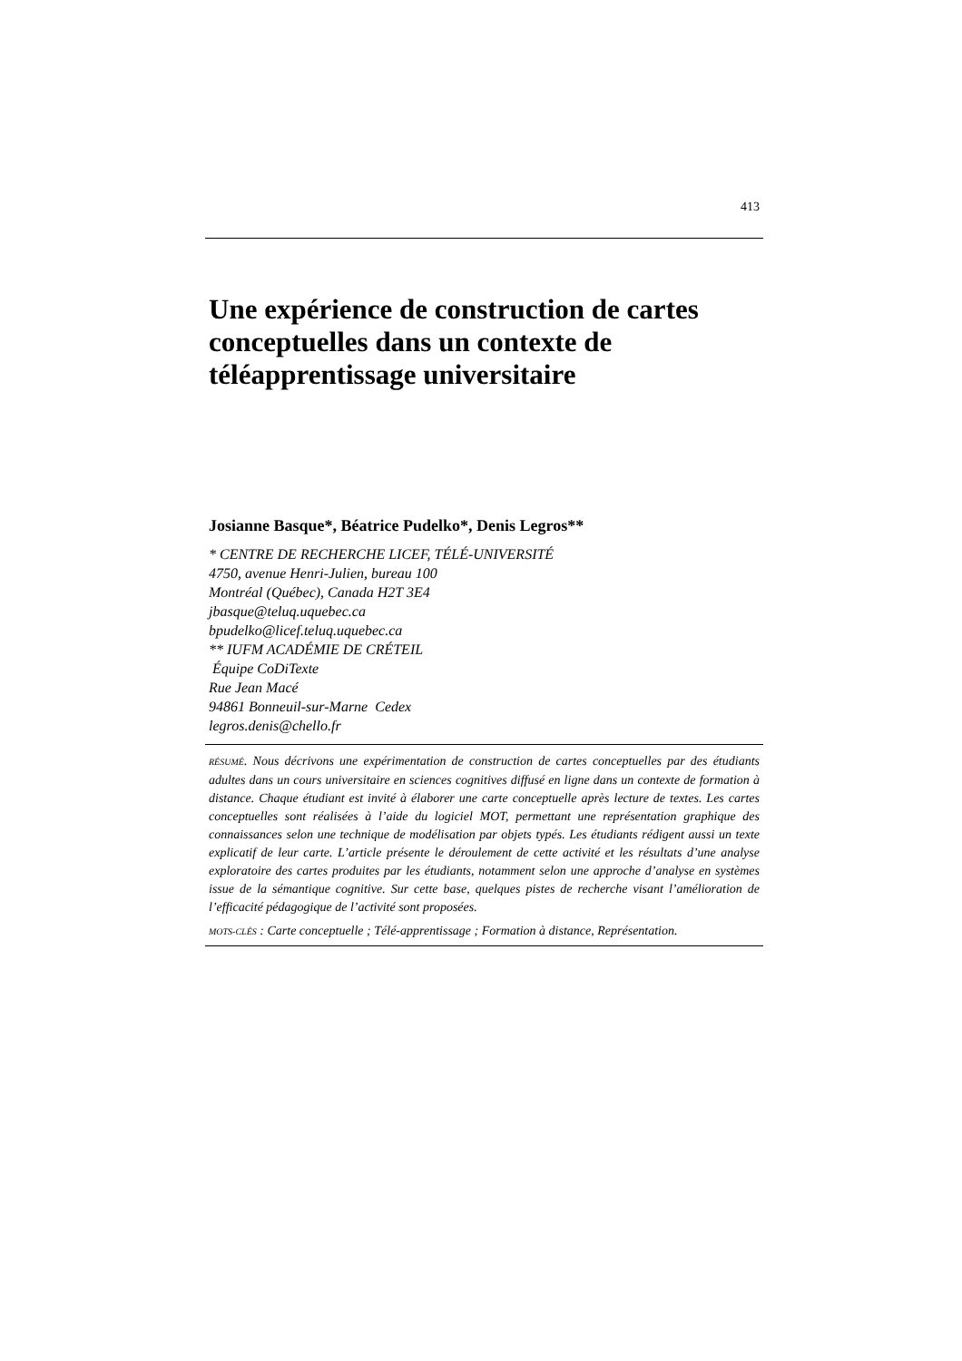413
Une expérience de construction de cartes conceptuelles dans un contexte de téléapprentissage universitaire
Josianne Basque*, Béatrice Pudelko*, Denis Legros**
* CENTRE DE RECHERCHE LICEF, TÉLÉ-UNIVERSITÉ
4750, avenue Henri-Julien, bureau 100
Montréal (Québec), Canada H2T 3E4
jbasque@teluq.uquebec.ca
bpudelko@licef.teluq.uquebec.ca
** IUFM ACADÉMIE DE CRÉTEIL
Équipe CoDiTexte
Rue Jean Macé
94861 Bonneuil-sur-Marne Cedex
legros.denis@chello.fr
RÉSUMÉ. Nous décrivons une expérimentation de construction de cartes conceptuelles par des étudiants adultes dans un cours universitaire en sciences cognitives diffusé en ligne dans un contexte de formation à distance. Chaque étudiant est invité à élaborer une carte conceptuelle après lecture de textes. Les cartes conceptuelles sont réalisées à l’aide du logiciel MOT, permettant une représentation graphique des connaissances selon une technique de modélisation par objets typés. Les étudiants rédigent aussi un texte explicatif de leur carte. L’article présente le déroulement de cette activité et les résultats d’une analyse exploratoire des cartes produites par les étudiants, notamment selon une approche d’analyse en systèmes issue de la sémantique cognitive. Sur cette base, quelques pistes de recherche visant l’amélioration de l’efficacité pédagogique de l’activité sont proposées.
MOTS-CLÉS : Carte conceptuelle ; Télé-apprentissage ; Formation à distance, Représentation.